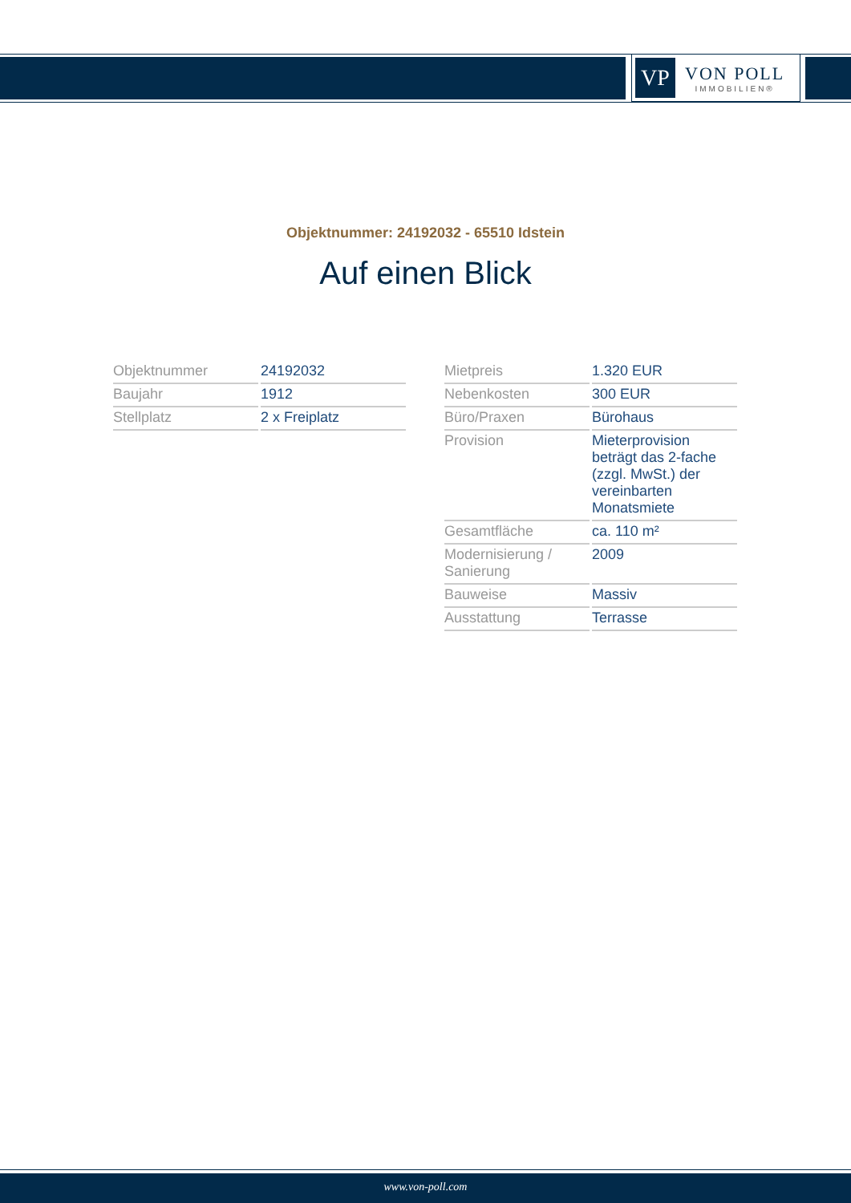VP
VON POLL
IMMOBILIEN®
Objektnummer: 24192032 - 65510 Idstein
Auf einen Blick
| Objektnummer | 24192032 |
| Baujahr | 1912 |
| Stellplatz | 2 x Freiplatz |
| Mietpreis | 1.320 EUR |
| Nebenkosten | 300 EUR |
| Büro/Praxen | Bürohaus |
| Provision | Mieterprovision beträgt das 2-fache (zzgl. MwSt.) der vereinbarten Monatsmiete |
| Gesamtfläche | ca. 110 m² |
| Modernisierung / Sanierung | 2009 |
| Bauweise | Massiv |
| Ausstattung | Terrasse |
www.von-poll.com